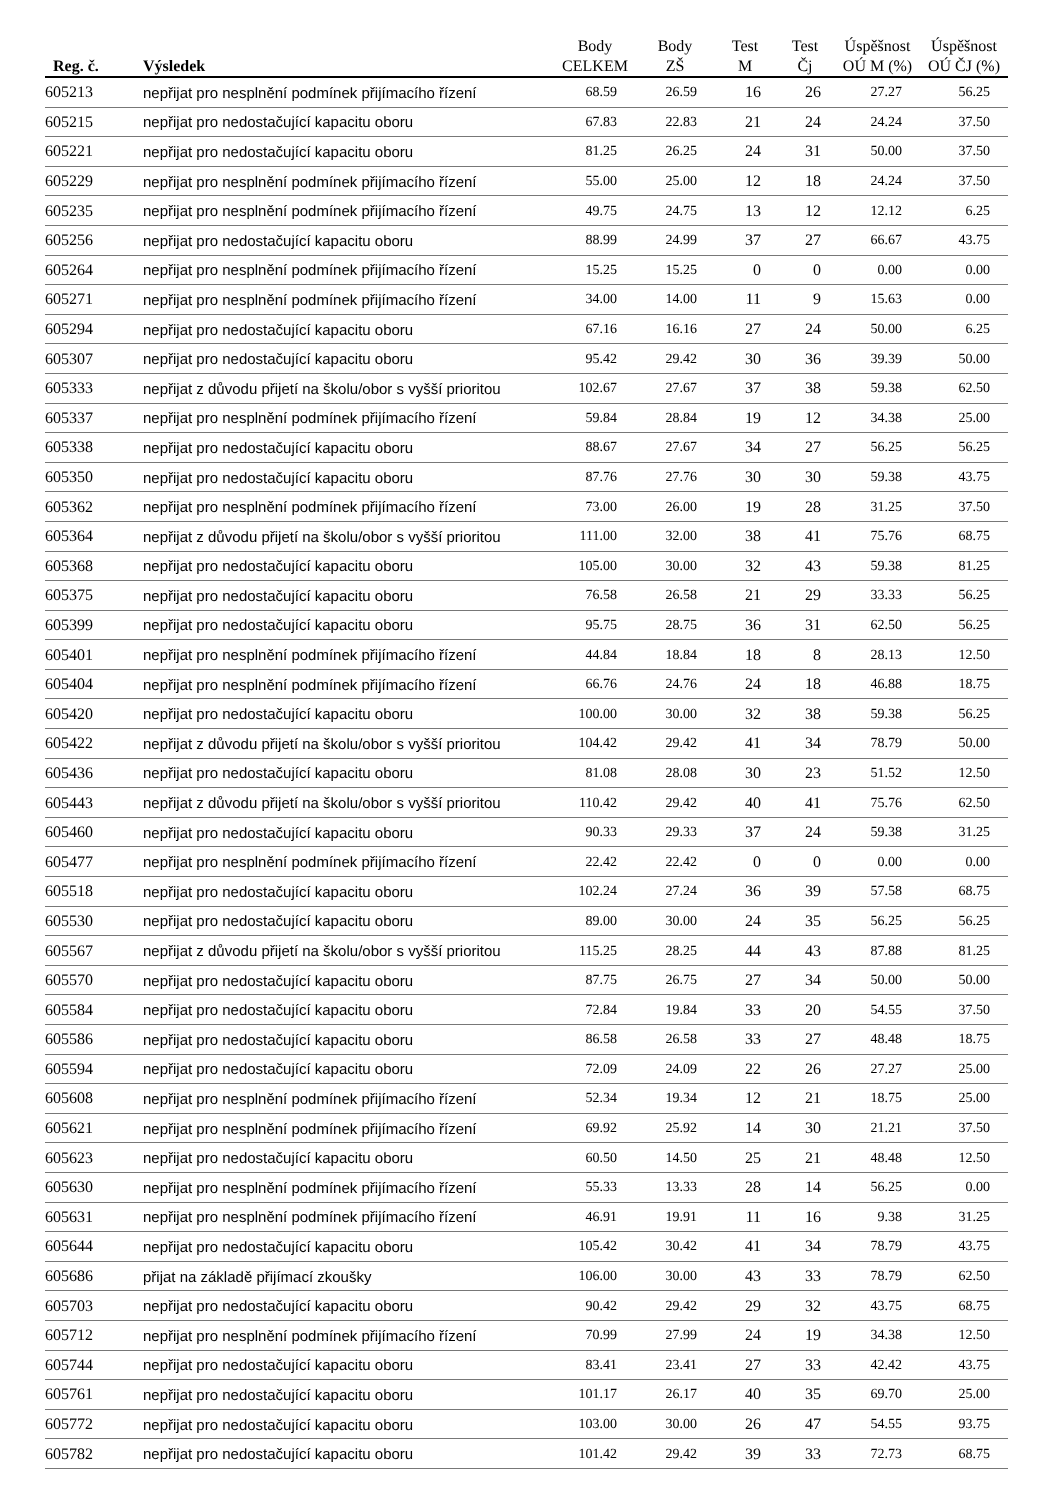| Reg. č. | Výsledek | Body CELKEM | Body ZŠ | Test M | Test Čj | Úspěšnost OÚ M (%) | Úspěšnost OÚ ČJ (%) |
| --- | --- | --- | --- | --- | --- | --- | --- |
| 605213 | nepřijat pro nesplnění podmínek přijímacího řízení | 68.59 | 26.59 | 16 | 26 | 27.27 | 56.25 |
| 605215 | nepřijat pro nedostačující kapacitu oboru | 67.83 | 22.83 | 21 | 24 | 24.24 | 37.50 |
| 605221 | nepřijat pro nedostačující kapacitu oboru | 81.25 | 26.25 | 24 | 31 | 50.00 | 37.50 |
| 605229 | nepřijat pro nesplnění podmínek přijímacího řízení | 55.00 | 25.00 | 12 | 18 | 24.24 | 37.50 |
| 605235 | nepřijat pro nesplnění podmínek přijímacího řízení | 49.75 | 24.75 | 13 | 12 | 12.12 | 6.25 |
| 605256 | nepřijat pro nedostačující kapacitu oboru | 88.99 | 24.99 | 37 | 27 | 66.67 | 43.75 |
| 605264 | nepřijat pro nesplnění podmínek přijímacího řízení | 15.25 | 15.25 | 0 | 0 | 0.00 | 0.00 |
| 605271 | nepřijat pro nesplnění podmínek přijímacího řízení | 34.00 | 14.00 | 11 | 9 | 15.63 | 0.00 |
| 605294 | nepřijat pro nedostačující kapacitu oboru | 67.16 | 16.16 | 27 | 24 | 50.00 | 6.25 |
| 605307 | nepřijat pro nedostačující kapacitu oboru | 95.42 | 29.42 | 30 | 36 | 39.39 | 50.00 |
| 605333 | nepřijat z důvodu přijetí na školu/obor s vyšší prioritou | 102.67 | 27.67 | 37 | 38 | 59.38 | 62.50 |
| 605337 | nepřijat pro nesplnění podmínek přijímacího řízení | 59.84 | 28.84 | 19 | 12 | 34.38 | 25.00 |
| 605338 | nepřijat pro nedostačující kapacitu oboru | 88.67 | 27.67 | 34 | 27 | 56.25 | 56.25 |
| 605350 | nepřijat pro nedostačující kapacitu oboru | 87.76 | 27.76 | 30 | 30 | 59.38 | 43.75 |
| 605362 | nepřijat pro nesplnění podmínek přijímacího řízení | 73.00 | 26.00 | 19 | 28 | 31.25 | 37.50 |
| 605364 | nepřijat z důvodu přijetí na školu/obor s vyšší prioritou | 111.00 | 32.00 | 38 | 41 | 75.76 | 68.75 |
| 605368 | nepřijat pro nedostačující kapacitu oboru | 105.00 | 30.00 | 32 | 43 | 59.38 | 81.25 |
| 605375 | nepřijat pro nedostačující kapacitu oboru | 76.58 | 26.58 | 21 | 29 | 33.33 | 56.25 |
| 605399 | nepřijat pro nedostačující kapacitu oboru | 95.75 | 28.75 | 36 | 31 | 62.50 | 56.25 |
| 605401 | nepřijat pro nesplnění podmínek přijímacího řízení | 44.84 | 18.84 | 18 | 8 | 28.13 | 12.50 |
| 605404 | nepřijat pro nesplnění podmínek přijímacího řízení | 66.76 | 24.76 | 24 | 18 | 46.88 | 18.75 |
| 605420 | nepřijat pro nedostačující kapacitu oboru | 100.00 | 30.00 | 32 | 38 | 59.38 | 56.25 |
| 605422 | nepřijat z důvodu přijetí na školu/obor s vyšší prioritou | 104.42 | 29.42 | 41 | 34 | 78.79 | 50.00 |
| 605436 | nepřijat pro nedostačující kapacitu oboru | 81.08 | 28.08 | 30 | 23 | 51.52 | 12.50 |
| 605443 | nepřijat z důvodu přijetí na školu/obor s vyšší prioritou | 110.42 | 29.42 | 40 | 41 | 75.76 | 62.50 |
| 605460 | nepřijat pro nedostačující kapacitu oboru | 90.33 | 29.33 | 37 | 24 | 59.38 | 31.25 |
| 605477 | nepřijat pro nesplnění podmínek přijímacího řízení | 22.42 | 22.42 | 0 | 0 | 0.00 | 0.00 |
| 605518 | nepřijat pro nedostačující kapacitu oboru | 102.24 | 27.24 | 36 | 39 | 57.58 | 68.75 |
| 605530 | nepřijat pro nedostačující kapacitu oboru | 89.00 | 30.00 | 24 | 35 | 56.25 | 56.25 |
| 605567 | nepřijat z důvodu přijetí na školu/obor s vyšší prioritou | 115.25 | 28.25 | 44 | 43 | 87.88 | 81.25 |
| 605570 | nepřijat pro nedostačující kapacitu oboru | 87.75 | 26.75 | 27 | 34 | 50.00 | 50.00 |
| 605584 | nepřijat pro nedostačující kapacitu oboru | 72.84 | 19.84 | 33 | 20 | 54.55 | 37.50 |
| 605586 | nepřijat pro nedostačující kapacitu oboru | 86.58 | 26.58 | 33 | 27 | 48.48 | 18.75 |
| 605594 | nepřijat pro nedostačující kapacitu oboru | 72.09 | 24.09 | 22 | 26 | 27.27 | 25.00 |
| 605608 | nepřijat pro nesplnění podmínek přijímacího řízení | 52.34 | 19.34 | 12 | 21 | 18.75 | 25.00 |
| 605621 | nepřijat pro nesplnění podmínek přijímacího řízení | 69.92 | 25.92 | 14 | 30 | 21.21 | 37.50 |
| 605623 | nepřijat pro nedostačující kapacitu oboru | 60.50 | 14.50 | 25 | 21 | 48.48 | 12.50 |
| 605630 | nepřijat pro nesplnění podmínek přijímacího řízení | 55.33 | 13.33 | 28 | 14 | 56.25 | 0.00 |
| 605631 | nepřijat pro nesplnění podmínek přijímacího řízení | 46.91 | 19.91 | 11 | 16 | 9.38 | 31.25 |
| 605644 | nepřijat pro nedostačující kapacitu oboru | 105.42 | 30.42 | 41 | 34 | 78.79 | 43.75 |
| 605686 | přijat na základě přijímací zkoušky | 106.00 | 30.00 | 43 | 33 | 78.79 | 62.50 |
| 605703 | nepřijat pro nedostačující kapacitu oboru | 90.42 | 29.42 | 29 | 32 | 43.75 | 68.75 |
| 605712 | nepřijat pro nesplnění podmínek přijímacího řízení | 70.99 | 27.99 | 24 | 19 | 34.38 | 12.50 |
| 605744 | nepřijat pro nedostačující kapacitu oboru | 83.41 | 23.41 | 27 | 33 | 42.42 | 43.75 |
| 605761 | nepřijat pro nedostačující kapacitu oboru | 101.17 | 26.17 | 40 | 35 | 69.70 | 25.00 |
| 605772 | nepřijat pro nedostačující kapacitu oboru | 103.00 | 30.00 | 26 | 47 | 54.55 | 93.75 |
| 605782 | nepřijat pro nedostačující kapacitu oboru | 101.42 | 29.42 | 39 | 33 | 72.73 | 68.75 |